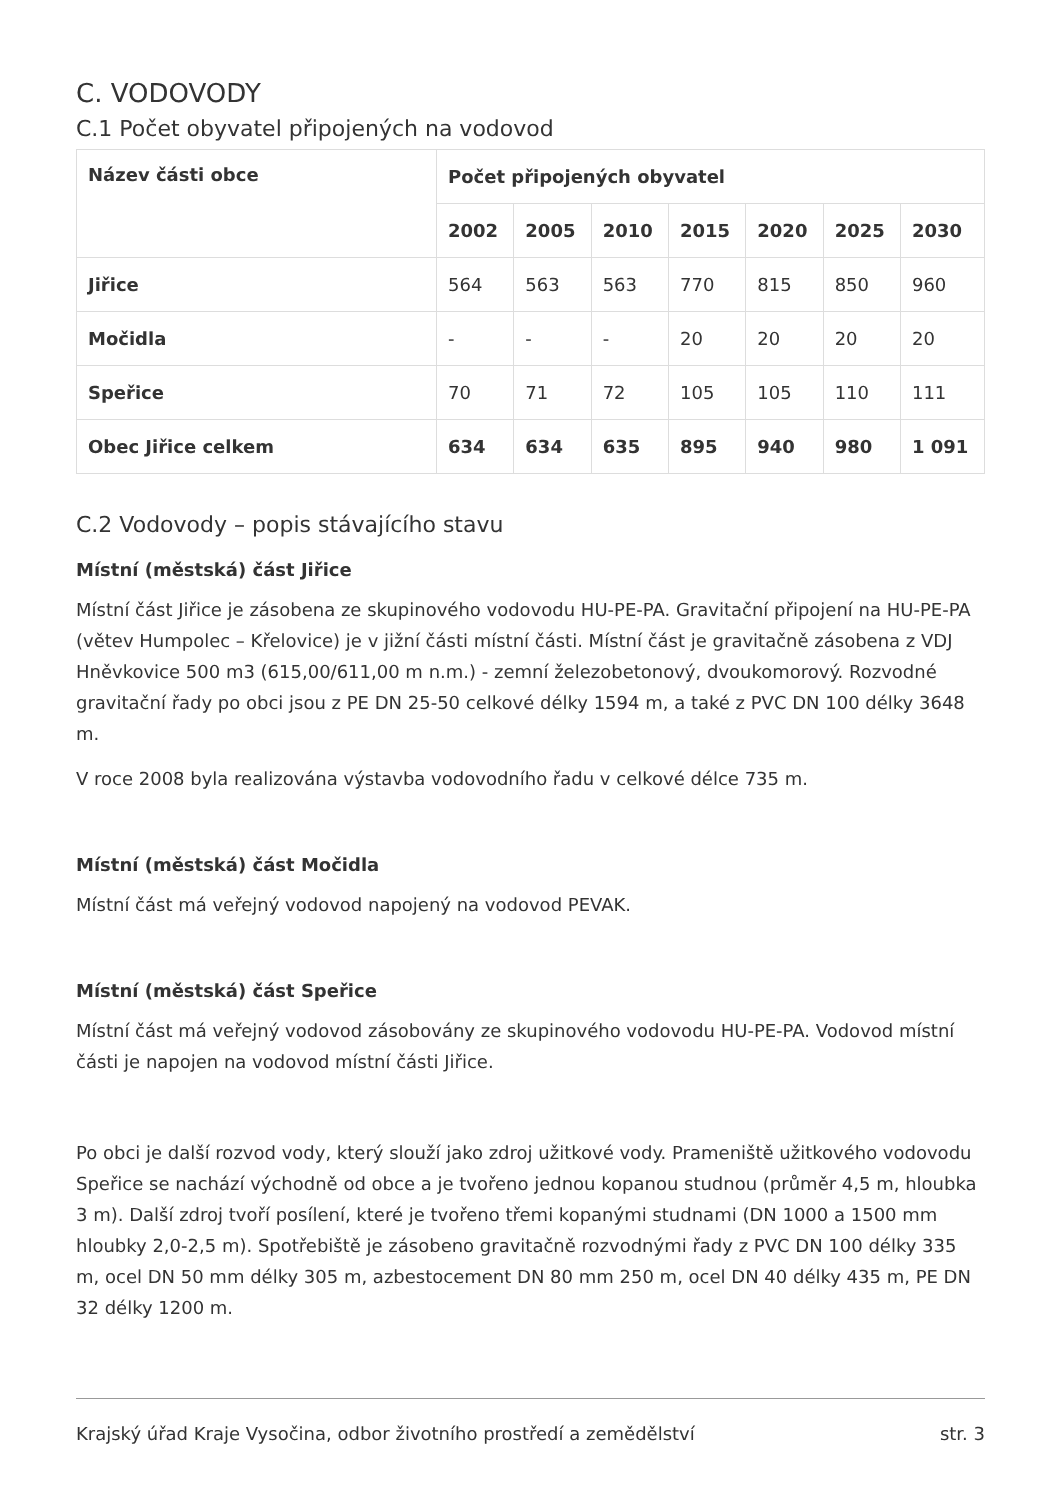C. VODOVODY
C.1 Počet obyvatel připojených na vodovod
| Název části obce | Počet připojených obyvatel | | | | | | |
| --- | --- | --- | --- | --- | --- | --- | --- |
| | 2002 | 2005 | 2010 | 2015 | 2020 | 2025 | 2030 |
| Jiřice | 564 | 563 | 563 | 770 | 815 | 850 | 960 |
| Močidla | - | - | - | 20 | 20 | 20 | 20 |
| Speřice | 70 | 71 | 72 | 105 | 105 | 110 | 111 |
| Obec Jiřice celkem | 634 | 634 | 635 | 895 | 940 | 980 | 1 091 |
C.2 Vodovody – popis stávajícího stavu
Místní (městská) část Jiřice
Místní část Jiřice je zásobena ze skupinového vodovodu HU-PE-PA. Gravitační připojení na HU-PE-PA (větev Humpolec – Křelovice) je v jižní části místní části. Místní část je gravitačně zásobena z VDJ Hněvkovice 500 m3 (615,00/611,00 m n.m.) - zemní železobetonový, dvoukomorový. Rozvodné gravitační řady po obci jsou z PE DN 25-50 celkové délky 1594 m, a také z PVC DN 100 délky 3648 m.
V roce 2008 byla realizována výstavba vodovodního řadu v celkové délce 735 m.
Místní (městská) část Močidla
Místní část má veřejný vodovod napojený na vodovod PEVAK.
Místní (městská) část Speřice
Místní část má veřejný vodovod zásobovány ze skupinového vodovodu HU-PE-PA. Vodovod místní části je napojen na vodovod místní části Jiřice.
Po obci je další rozvod vody, který slouží jako zdroj užitkové vody. Prameniště užitkového vodovodu Speřice se nachází východně od obce a je tvořeno jednou kopanou studnou (průměr 4,5 m, hloubka 3 m). Další zdroj tvoří posílení, které je tvořeno třemi kopanými studnami (DN 1000 a 1500 mm hloubky 2,0-2,5 m). Spotřebiště je zásobeno gravitačně rozvodnými řady z PVC DN 100 délky 335 m, ocel DN 50 mm délky 305 m, azbestocement DN 80 mm 250 m, ocel DN 40 délky 435 m, PE DN 32 délky 1200 m.
Krajský úřad Kraje Vysočina, odbor životního prostředí a zemědělství str. 3